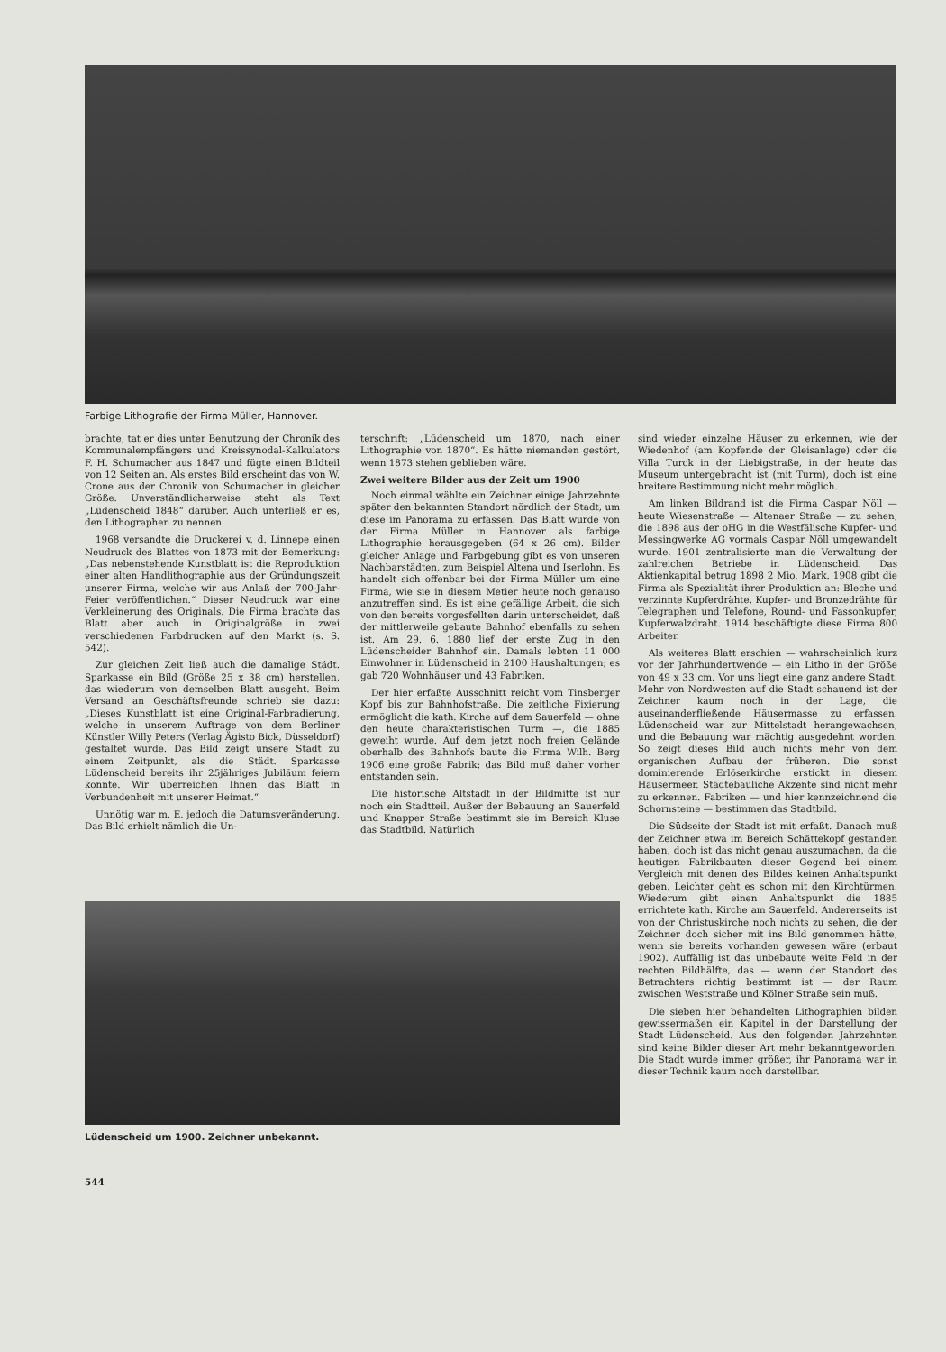Farbige Lithografie der Firma Müller, Hannover.
brachte, tat er dies unter Benutzung der Chronik des Kommunalempfängers und Kreissynodal-Kalkulators F. H. Schumacher aus 1847 und fügte einen Bildteil von 12 Seiten an. Als erstes Bild erscheint das von W. Crone aus der Chronik von Schumacher in gleicher Größe. Unverständlicherweise steht als Text „Lüdenscheid 1848“ darüber. Auch unterließ er es, den Lithographen zu nennen.
1968 versandte die Druckerei v. d. Linnepe einen Neudruck des Blattes von 1873 mit der Bemerkung: „Das nebenstehende Kunstblatt ist die Reproduktion einer alten Handlithographie aus der Gründungszeit unserer Firma, welche wir aus Anlaß der 700-Jahr-Feier veröffentlichen.“ Dieser Neudruck war eine Verkleinerung des Originals. Die Firma brachte das Blatt aber auch in Originalgröße in zwei verschiedenen Farbdrucken auf den Markt (s. S. 542).
Zur gleichen Zeit ließ auch die damalige Städt. Sparkasse ein Bild (Größe 25 x 38 cm) herstellen, das wiederum von demselben Blatt ausgeht. Beim Versand an Geschäftsfreunde schrieb sie dazu: „Dieses Kunstblatt ist eine Original-Farbradierung, welche in unserem Auftrage von dem Berliner Künstler Willy Peters (Verlag Ägisto Bick, Düsseldorf) gestaltet wurde. Das Bild zeigt unsere Stadt zu einem Zeitpunkt, als die Städt. Sparkasse Lüdenscheid bereits ihr 25jähriges Jubiläum feiern konnte. Wir überreichen Ihnen das Blatt in Verbundenheit mit unserer Heimat.“
Unnötig war m. E. jedoch die Datumsveränderung. Das Bild erhielt nämlich die Un-
terschrift: „Lüdenscheid um 1870, nach einer Lithographie von 1870“. Es hätte niemanden gestört, wenn 1873 stehen geblieben wäre.
Zwei weitere Bilder aus der Zeit um 1900
Noch einmal wählte ein Zeichner einige Jahrzehnte später den bekannten Standort nördlich der Stadt, um diese im Panorama zu erfassen. Das Blatt wurde von der Firma Müller in Hannover als farbige Lithographie herausgegeben (64 x 26 cm). Bilder gleicher Anlage und Farbgebung gibt es von unseren Nachbarstädten, zum Beispiel Altena und Iserlohn. Es handelt sich offenbar bei der Firma Müller um eine Firma, wie sie in diesem Metier heute noch genauso anzutreffen sind. Es ist eine gefällige Arbeit, die sich von den bereits vorgesfellten darin unterscheidet, daß der mittlerweile gebaute Bahnhof ebenfalls zu sehen ist. Am 29. 6. 1880 lief der erste Zug in den Lüdenscheider Bahnhof ein. Damals lebten 11 000 Einwohner in Lüdenscheid in 2100 Haushaltungen; es gab 720 Wohnhäuser und 43 Fabriken.
Der hier erfaßte Ausschnitt reicht vom Tinsberger Kopf bis zur Bahnhofstraße. Die zeitliche Fixierung ermöglicht die kath. Kirche auf dem Sauerfeld — ohne den heute charakteristischen Turm —, die 1885 geweiht wurde. Auf dem jetzt noch freien Gelände oberhalb des Bahnhofs baute die Firma Wilh. Berg 1906 eine große Fabrik; das Bild muß daher vorher entstanden sein.
Die historische Altstadt in der Bildmitte ist nur noch ein Stadtteil. Außer der Bebauung an Sauerfeld und Knapper Straße bestimmt sie im Bereich Kluse das Stadtbild. Natürlich
sind wieder einzelne Häuser zu erkennen, wie der Wiedenhof (am Kopfende der Gleisanlage) oder die Villa Turck in der Liebigstraße, in der heute das Museum untergebracht ist (mit Turm), doch ist eine breitere Bestimmung nicht mehr möglich.
Am linken Bildrand ist die Firma Caspar Nöll — heute Wiesenstraße — Altenaer Straße — zu sehen, die 1898 aus der oHG in die Westfälische Kupfer- und Messingwerke AG vormals Caspar Nöll umgewandelt wurde. 1901 zentralisierte man die Verwaltung der zahlreichen Betriebe in Lüdenscheid. Das Aktienkapital betrug 1898 2 Mio. Mark. 1908 gibt die Firma als Spezialität ihrer Produktion an: Bleche und verzinnte Kupferdrähte, Kupfer- und Bronzedrähte für Telegraphen und Telefone, Round- und Fassonkupfer, Kupferwalzdraht. 1914 beschäftigte diese Firma 800 Arbeiter.
Als weiteres Blatt erschien — wahrscheinlich kurz vor der Jahrhundertwende — ein Litho in der Größe von 49 x 33 cm. Vor uns liegt eine ganz andere Stadt. Mehr von Nordwesten auf die Stadt schauend ist der Zeichner kaum noch in der Lage, die auseinanderfließende Häusermasse zu erfassen. Lüdenscheid war zur Mittelstadt herangewachsen, und die Bebauung war mächtig ausgedehnt worden. So zeigt dieses Bild auch nichts mehr von dem organischen Aufbau der früheren. Die sonst dominierende Erlöserkirche erstickt in diesem Häusermeer. Städtebauliche Akzente sind nicht mehr zu erkennen. Fabriken — und hier kennzeichnend die Schornsteine — bestimmen das Stadtbild.
Die Südseite der Stadt ist mit erfaßt. Danach muß der Zeichner etwa im Bereich Schättekopf gestanden haben, doch ist das nicht genau auszumachen, da die heutigen Fabrikbauten dieser Gegend bei einem Vergleich mit denen des Bildes keinen Anhaltspunkt geben. Leichter geht es schon mit den Kirchtürmen. Wiederum gibt einen Anhaltspunkt die 1885 errichtete kath. Kirche am Sauerfeld. Andererseits ist von der Christuskirche noch nichts zu sehen, die der Zeichner doch sicher mit ins Bild genommen hätte, wenn sie bereits vorhanden gewesen wäre (erbaut 1902). Auffällig ist das unbebaute weite Feld in der rechten Bildhälfte, das — wenn der Standort des Betrachters richtig bestimmt ist — der Raum zwischen Weststraße und Kölner Straße sein muß.
Die sieben hier behandelten Lithographien bilden gewissermaßen ein Kapitel in der Darstellung der Stadt Lüdenscheid. Aus den folgenden Jahrzehnten sind keine Bilder dieser Art mehr bekanntgeworden. Die Stadt wurde immer größer, ihr Panorama war in dieser Technik kaum noch darstellbar.
Lüdenscheid um 1900. Zeichner unbekannt.
544